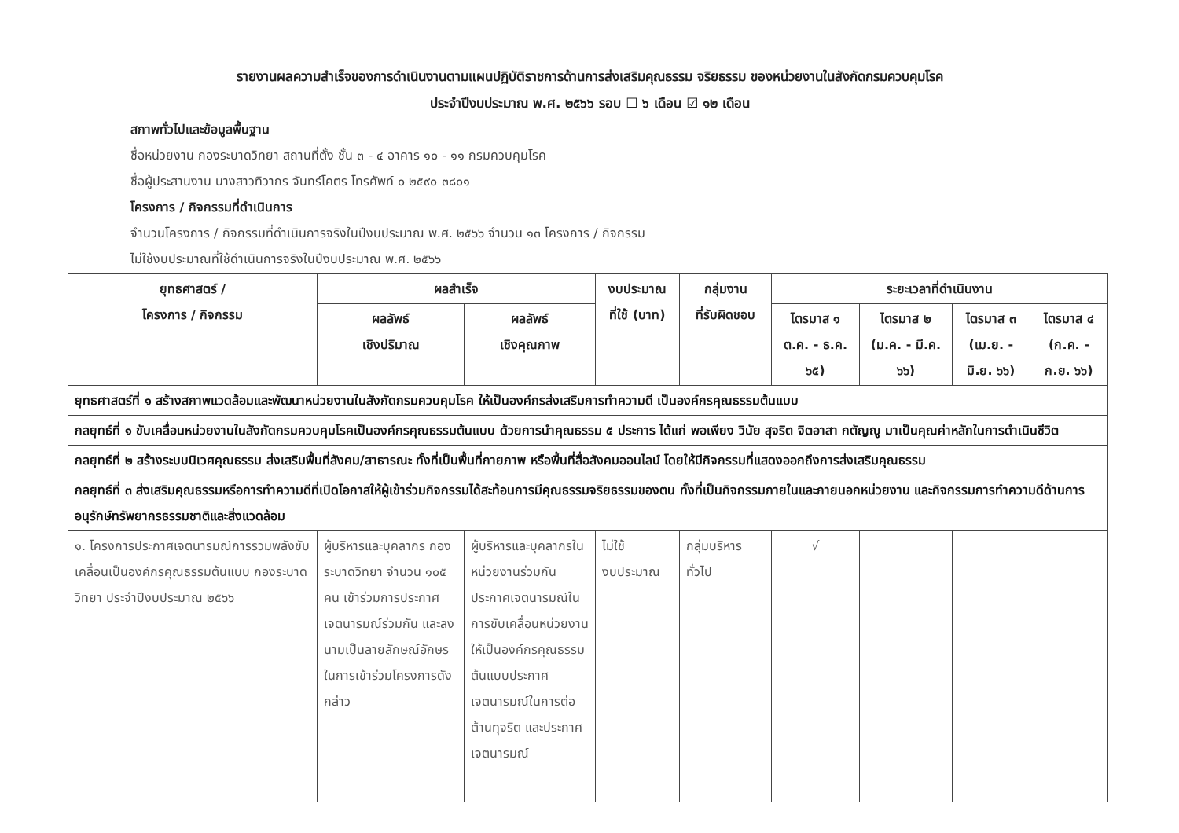รายงานผลความสำเร็จของการดำเนินงานตามแผนปฏิบัติราชการด้านการส่งเสริมคุณธรรม จริยธรรม ของหน่วยงานในสังกัดกรมควบคุมโรค
ประจำปีงบประมาณ พ.ศ. ๒๕๖๖ รอบ ☐ ๖ เดือน ☑ ๑๒ เดือน
สภาพทั่วไปและข้อมูลพื้นฐาน
ชื่อหน่วยงาน กองระบาดวิทยา สถานที่ตั้ง ชั้น ๓ - ๔ อาคาร ๑๐ - ๑๑ กรมควบคุมโรค
ชื่อผู้ประสานงาน นางสาวทิวากร จันทร์โคตร โทรศัพท์ ๐ ๒๕๙๐ ๓๘๐๑
โครงการ / กิจกรรมที่ดำเนินการ
จำนวนโครงการ / กิจกรรมที่ดำเนินการจริงในปีงบประมาณ พ.ศ. ๒๕๖๖ จำนวน ๑๓ โครงการ / กิจกรรม
ไม่ใช้งบประมาณที่ใช้ดำเนินการจริงในปีงบประมาณ พ.ศ. ๒๕๖๖
| ยุทธศาสตร์ / โครงการ / กิจกรรม | ผลสำเร็จ | | งบประมาณ ที่ใช้ (บาท) | กลุ่มงาน ที่รับผิดชอบ | ระยะเวลาที่ดำเนินงาน | | | |
| --- | --- | --- | --- | --- | --- | --- | --- | --- |
| | ผลลัพธ์ เชิงปริมาณ | ผลลัพธ์ เชิงคุณภาพ | | | ไตรมาส ๑ ต.ค. - ธ.ค. ๖๕) | ไตรมาส ๒ (ม.ค. - มี.ค. ๖๖) | ไตรมาส ๓ (เม.ย. - มิ.ย. ๖๖) | ไตรมาส ๔ (ก.ค. - ก.ย. ๖๖) |
| ยุทธศาสตร์ที่ ๑ สร้างสภาพแวดล้อมและพัฒนาหน่วยงานในสังกัดกรมควบคุมโรค ให้เป็นองค์กรส่งเสริมการทำความดี เป็นองค์กรคุณธรรมต้นแบบ | | | | | | | | |
| กลยุทธ์ที่ ๑ ขับเคลื่อนหน่วยงานในสังกัดกรมควบคุมโรคเป็นองค์กรคุณธรรมต้นแบบ ด้วยการนำคุณธรรม ๕ ประการ ได้แก่ พอเพียง วินัย สุจริต จิตอาสา กตัญญู มาเป็นคุณค่าหลักในการดำเนินชีวิต | | | | | | | | |
| กลยุทธ์ที่ ๒ สร้างระบบนิเวศคุณธรรม ส่งเสริมพื้นที่สังคม/สาธารณะ ทั้งที่เป็นพื้นที่กายภาพ หรือพื้นที่สื่อสังคมออนไลน์ โดยให้มีกิจกรรมที่แสดงออกถึงการส่งเสริมคุณธรรม | | | | | | | | |
| กลยุทธ์ที่ ๓ ส่งเสริมคุณธรรมหรือการทำความดีที่เปิดโอกาสให้ผู้เข้าร่วมกิจกรรมได้สะท้อนการมีคุณธรรมจริยธรรมของตน ทั้งที่เป็นกิจกรรมภายในและภายนอกหน่วยงาน และกิจกรรมการทำความดีด้านการอนุรักษ์ทรัพยากรธรรมชาติและสิ่งแวดล้อม | | | | | | | | |
| ๑. โครงการประกาศเจตนารมณ์การรวมพลังขับเคลื่อนเป็นองค์กรคุณธรรมต้นแบบ กองระบาดวิทยา ประจำปีงบประมาณ ๒๕๖๖ | ผู้บริหารและบุคลากร กองระบาดวิทยา จำนวน ๑๐๕ คน เข้าร่วมการประกาศเจตนารมณ์ร่วมกัน และลงนามเป็นลายลักษณ์อักษรในการเข้าร่วมโครงการดังกล่าว | ผู้บริหารและบุคลากรในหน่วยงานร่วมกันประกาศเจตนารมณ์ในการขับเคลื่อนหน่วยงานให้เป็นองค์กรคุณธรรมต้นแบบประกาศเจตนารมณ์ในการต่อต้านทุจริต และประกาศเจตนารมณ์ | ไม่ใช้ งบประมาณ | กลุ่มบริหารทั่วไป | √ | | | |